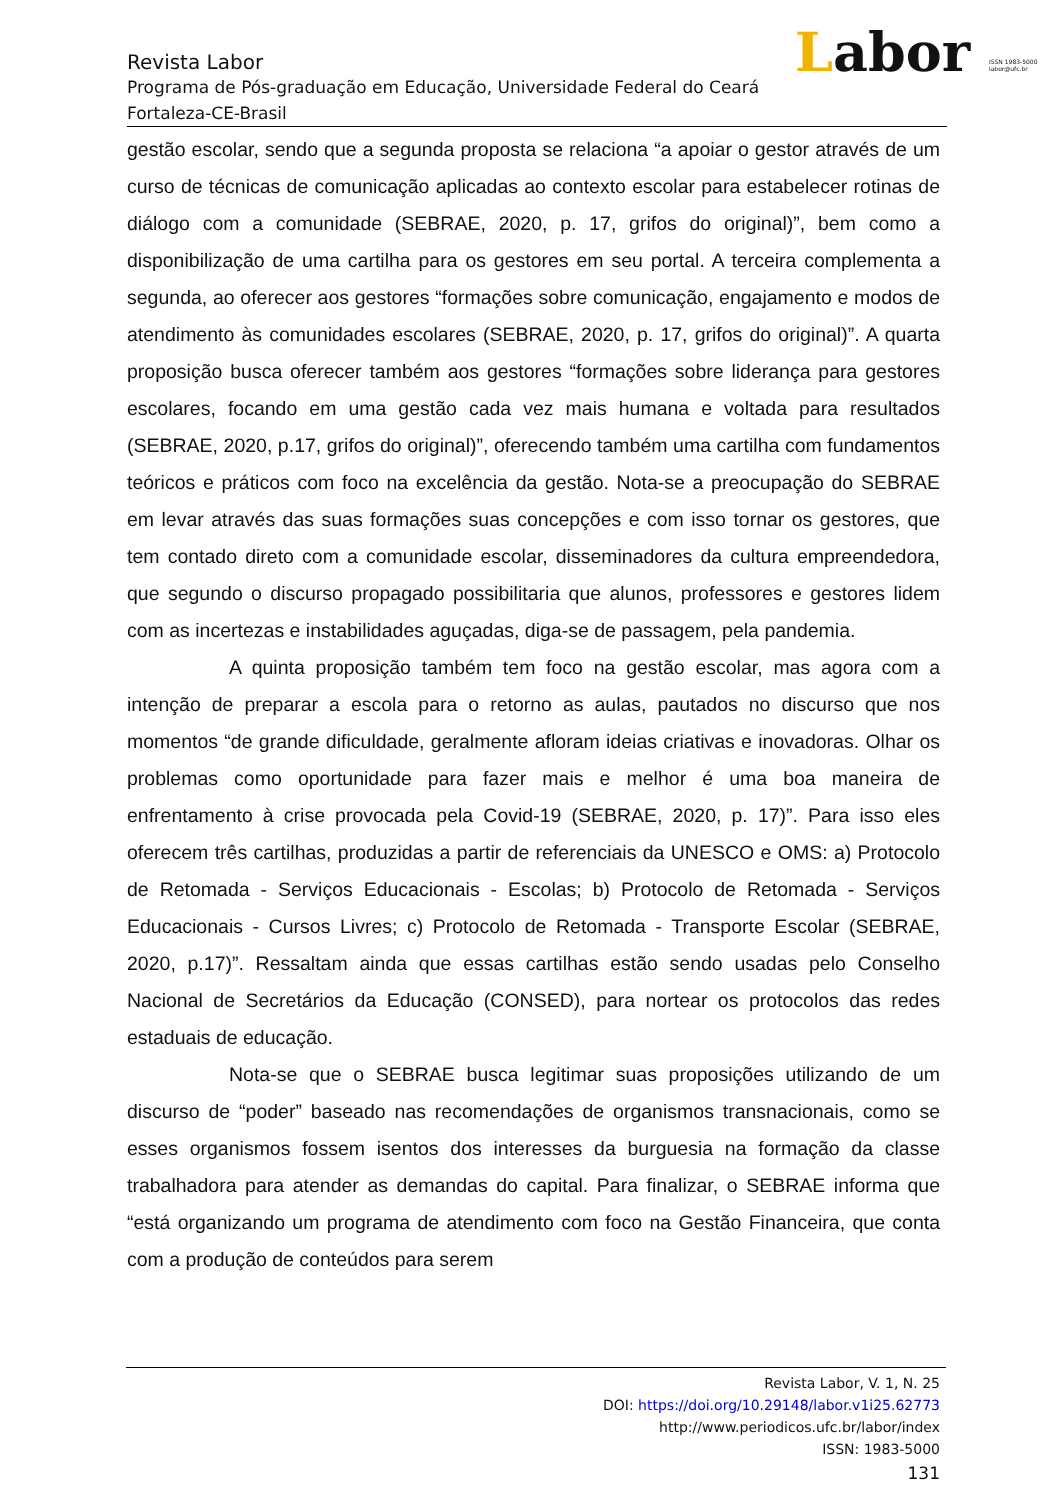Labor ISSN 1983-5000
labor@ufc.br
Revista Labor
Programa de Pós-graduação em Educação, Universidade Federal do Ceará
Fortaleza-CE-Brasil
gestão escolar, sendo que a segunda proposta se relaciona “a apoiar o gestor através de um curso de técnicas de comunicação aplicadas ao contexto escolar para estabelecer rotinas de diálogo com a comunidade (SEBRAE, 2020, p. 17, grifos do original)”, bem como a disponibilização de uma cartilha para os gestores em seu portal. A terceira complementa a segunda, ao oferecer aos gestores “formações sobre comunicação, engajamento e modos de atendimento às comunidades escolares (SEBRAE, 2020, p. 17, grifos do original)”. A quarta proposição busca oferecer também aos gestores “formações sobre liderança para gestores escolares, focando em uma gestão cada vez mais humana e voltada para resultados (SEBRAE, 2020, p.17, grifos do original)”, oferecendo também uma cartilha com fundamentos teóricos e práticos com foco na excelência da gestão. Nota-se a preocupação do SEBRAE em levar através das suas formações suas concepções e com isso tornar os gestores, que tem contado direto com a comunidade escolar, disseminadores da cultura empreendedora, que segundo o discurso propagado possibilitaria que alunos, professores e gestores lidem com as incertezas e instabilidades aguçadas, diga-se de passagem, pela pandemia.
A quinta proposição também tem foco na gestão escolar, mas agora com a intenção de preparar a escola para o retorno as aulas, pautados no discurso que nos momentos “de grande dificuldade, geralmente afloram ideias criativas e inovadoras. Olhar os problemas como oportunidade para fazer mais e melhor é uma boa maneira de enfrentamento à crise provocada pela Covid-19 (SEBRAE, 2020, p. 17)”. Para isso eles oferecem três cartilhas, produzidas a partir de referenciais da UNESCO e OMS: a) Protocolo de Retomada - Serviços Educacionais - Escolas; b) Protocolo de Retomada - Serviços Educacionais - Cursos Livres; c) Protocolo de Retomada - Transporte Escolar (SEBRAE, 2020, p.17)”. Ressaltam ainda que essas cartilhas estão sendo usadas pelo Conselho Nacional de Secretários da Educação (CONSED), para nortear os protocolos das redes estaduais de educação.
Nota-se que o SEBRAE busca legitimar suas proposições utilizando de um discurso de “poder” baseado nas recomendações de organismos transnacionais, como se esses organismos fossem isentos dos interesses da burguesia na formação da classe trabalhadora para atender as demandas do capital. Para finalizar, o SEBRAE informa que “está organizando um programa de atendimento com foco na Gestão Financeira, que conta com a produção de conteúdos para serem
Revista Labor, V. 1, N. 25
DOI: https://doi.org/10.29148/labor.v1i25.62773
http://www.periodicos.ufc.br/labor/index
ISSN: 1983-5000
131